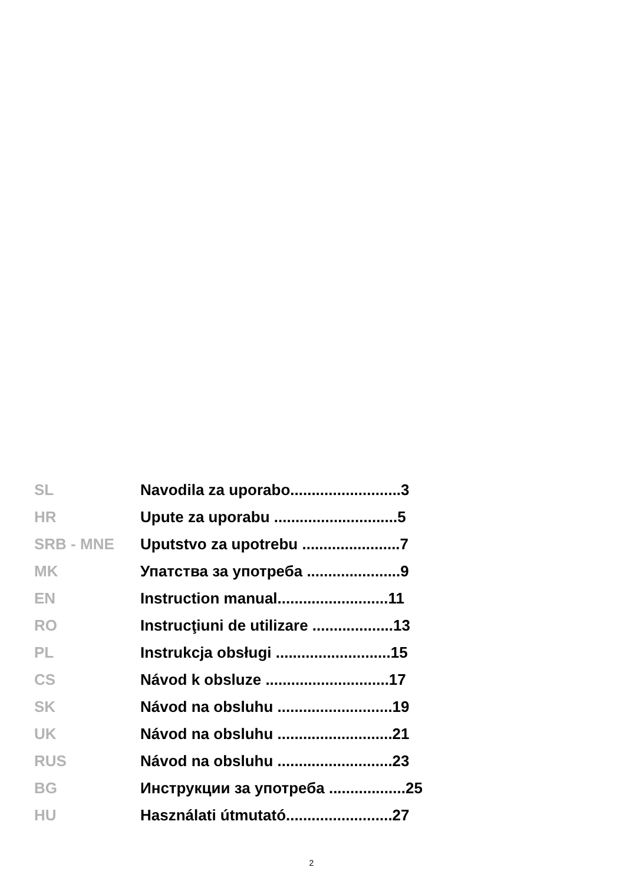| SL | Navodila za uporabo..........................3 |
| HR | Upute za uporabu .............................5 |
| SRB - MNE | Uputstvo za upotrebu .......................7 |
| MK | Упатства за употреба ......................9 |
| EN | Instruction manual..........................11 |
| RO | Instrucţiuni de utilizare ...................13 |
| PL | Instrukcja obsługi ...........................15 |
| CS | Návod k obsluze .............................17 |
| SK | Návod na obsluhu ...........................19 |
| UK | Návod na obsluhu ...........................21 |
| RUS | Návod na obsluhu ...........................23 |
| BG | Инструкции за употреба ..................25 |
| HU | Használati útmutató.........................27 |
2